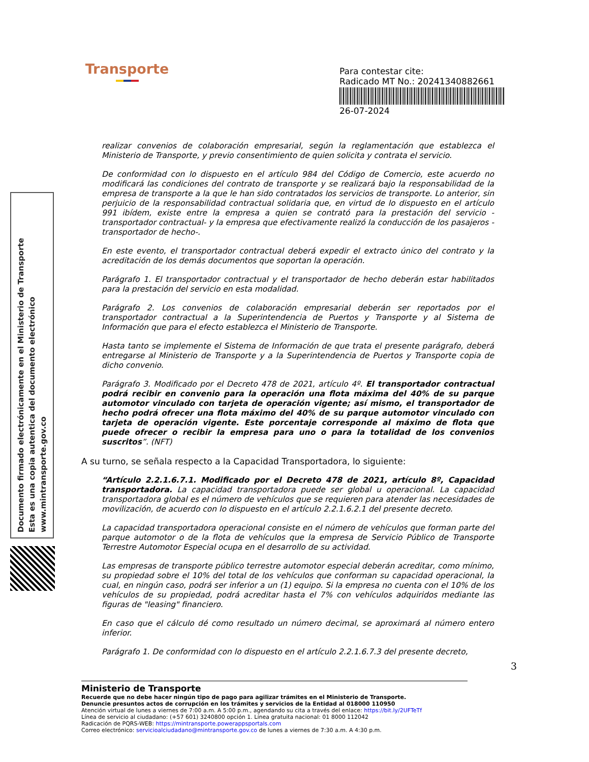Transporte
Para contestar cite:
Radicado MT No.: 20241340882661
26-07-2024
Documento firmado electrónicamente en el Ministerio de Transporte
Esta es una copia autentica del documento electrónico
www.mintransporte.gov.co
realizar convenios de colaboración empresarial, según la reglamentación que establezca el Ministerio de Transporte, y previo consentimiento de quien solicita y contrata el servicio.
De conformidad con lo dispuesto en el artículo 984 del Código de Comercio, este acuerdo no modificará las condiciones del contrato de transporte y se realizará bajo la responsabilidad de la empresa de transporte a la que le han sido contratados los servicios de transporte. Lo anterior, sin perjuicio de la responsabilidad contractual solidaria que, en virtud de lo dispuesto en el artículo 991 ibídem, existe entre la empresa a quien se contrató para la prestación del servicio -transportador contractual- y la empresa que efectivamente realizó la conducción de los pasajeros -transportador de hecho-.
En este evento, el transportador contractual deberá expedir el extracto único del contrato y la acreditación de los demás documentos que soportan la operación.
Parágrafo 1. El transportador contractual y el transportador de hecho deberán estar habilitados para la prestación del servicio en esta modalidad.
Parágrafo 2. Los convenios de colaboración empresarial deberán ser reportados por el transportador contractual a la Superintendencia de Puertos y Transporte y al Sistema de Información que para el efecto establezca el Ministerio de Transporte.
Hasta tanto se implemente el Sistema de Información de que trata el presente parágrafo, deberá entregarse al Ministerio de Transporte y a la Superintendencia de Puertos y Transporte copia de dicho convenio.
Parágrafo 3. Modificado por el Decreto 478 de 2021, artículo 4º. El transportador contractual podrá recibir en convenio para la operación una flota máxima del 40% de su parque automotor vinculado con tarjeta de operación vigente; así mismo, el transportador de hecho podrá ofrecer una flota máximo del 40% de su parque automotor vinculado con tarjeta de operación vigente. Este porcentaje corresponde al máximo de flota que puede ofrecer o recibir la empresa para uno o para la totalidad de los convenios suscritos”. (NFT)
A su turno, se señala respecto a la Capacidad Transportadora, lo siguiente:
“Artículo 2.2.1.6.7.1. Modificado por el Decreto 478 de 2021, artículo 8º, Capacidad transportadora. La capacidad transportadora puede ser global u operacional. La capacidad transportadora global es el número de vehículos que se requieren para atender las necesidades de movilización, de acuerdo con lo dispuesto en el artículo 2.2.1.6.2.1 del presente decreto.
La capacidad transportadora operacional consiste en el número de vehículos que forman parte del parque automotor o de la flota de vehículos que la empresa de Servicio Público de Transporte Terrestre Automotor Especial ocupa en el desarrollo de su actividad.
Las empresas de transporte público terrestre automotor especial deberán acreditar, como mínimo, su propiedad sobre el 10% del total de los vehículos que conforman su capacidad operacional, la cual, en ningún caso, podrá ser inferior a un (1) equipo. Si la empresa no cuenta con el 10% de los vehículos de su propiedad, podrá acreditar hasta el 7% con vehículos adquiridos mediante las figuras de "leasing" financiero.
En caso que el cálculo dé como resultado un número decimal, se aproximará al número entero inferior.
Parágrafo 1. De conformidad con lo dispuesto en el artículo 2.2.1.6.7.3 del presente decreto,
3
Ministerio de Transporte
Recuerde que no debe hacer ningún tipo de pago para agilizar trámites en el Ministerio de Transporte.
Denuncie presuntos actos de corrupción en los trámites y servicios de la Entidad al 018000 110950
Atención virtual de lunes a viernes de 7:00 a.m. A 5:00 p.m., agendando su cita a través del enlace: https://bit.ly/2UFTeTf
Línea de servicio al ciudadano: (+57 601) 3240800 opción 1. Línea gratuita nacional: 01 8000 112042
Radicación de PQRS-WEB: https://mintransporte.powerappsportals.com
Correo electrónico: servicioalciudadano@mintransporte.gov.co de lunes a viernes de 7:30 a.m. A 4:30 p.m.